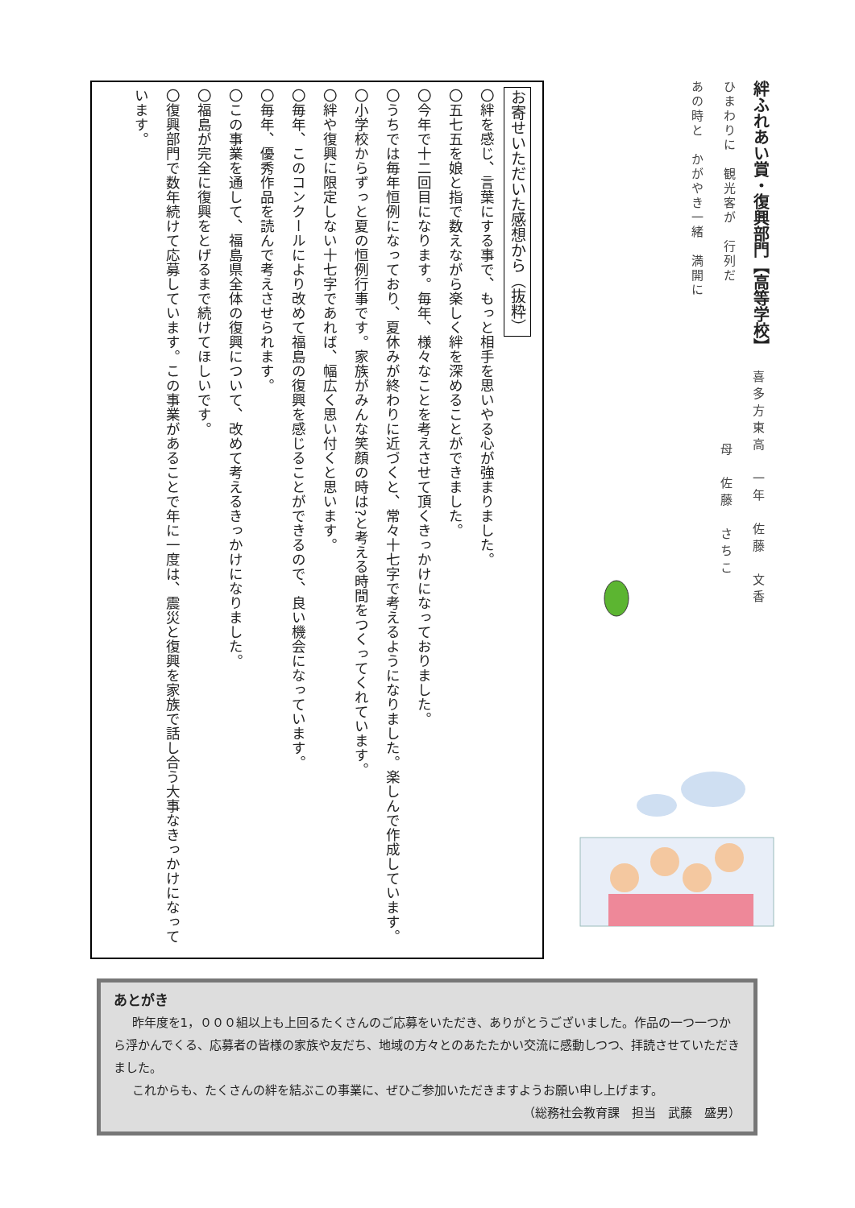絆ふれあい賞・復興部門【高等学校】
ひまわりに　観光客が　行列だ
あの時と　かがやき一緒　満開に
お寄せいただいた感想から（抜粋）
〇絆を感じ、言葉にする事で、もっと相手を思いやる心が強まりました。
〇五七五を娘と指で数えながら楽しく絆を深めることができました。
〇今年で十二回目になります。毎年、様々なことを考えさせて頂くきっかけになっておりました。
〇うちでは毎年恒例になっており、夏休みが終わりに近づくと、常々十七字で考えるようになりました。楽しんで作成しています。
〇小学校からずっと夏の恒例行事です。家族がみんな笑顔の時は?と考える時間をつくってくれています。
〇絆や復興に限定しない十七字であれば、幅広く思い付くと思います。
〇毎年、このコンクールにより改めて福島の復興を感じることができるので、良い機会になっています。
〇毎年、優秀作品を読んで考えさせられます。
〇この事業を通して、福島県全体の復興について、改めて考えるきっかけになりました。
〇福島が完全に復興をとげるまで続けてほしいです。
〇復興部門で数年続けて応募しています。この事業があることで年に一度は、震災と復興を家族で話し合う大事なきっかけになっています。
喜多方東高　一年　佐藤　文香
母　佐藤　さちこ
あとがき
昨年度を1，０００組以上も上回るたくさんのご応募をいただき、ありがとうございました。作品の一つ一つから浮かんでくる、応募者の皆様の家族や友だち、地域の方々とのあたたかい交流に感動しつつ、拝読させていただきました。
これからも、たくさんの絆を結ぶこの事業に、ぜひご参加いただきますようお願い申し上げます。
（総務社会教育課　担当　武藤　盛男）